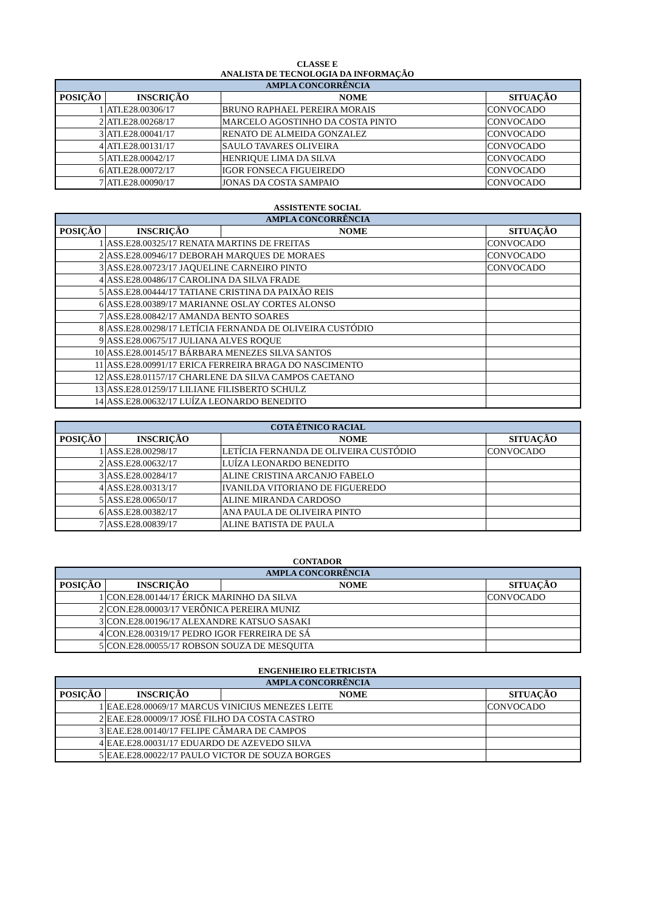CLASSE E
ANALISTA DE TECNOLOGIA DA INFORMAÇÃO
| AMPLA CONCORRÊNCIA | | | |
| --- | --- | --- | --- |
| POSIÇÃO | INSCRIÇÃO | NOME | SITUAÇÃO |
| 1 | ATI.E28.00306/17 | BRUNO RAPHAEL PEREIRA MORAIS | CONVOCADO |
| 2 | ATI.E28.00268/17 | MARCELO AGOSTINHO DA COSTA PINTO | CONVOCADO |
| 3 | ATI.E28.00041/17 | RENATO DE ALMEIDA GONZALEZ | CONVOCADO |
| 4 | ATI.E28.00131/17 | SAULO TAVARES OLIVEIRA | CONVOCADO |
| 5 | ATI.E28.00042/17 | HENRIQUE LIMA DA SILVA | CONVOCADO |
| 6 | ATI.E28.00072/17 | IGOR FONSECA FIGUEIREDO | CONVOCADO |
| 7 | ATI.E28.00090/17 | JONAS DA COSTA SAMPAIO | CONVOCADO |
ASSISTENTE SOCIAL
| AMPLA CONCORRÊNCIA | | | |
| --- | --- | --- | --- |
| POSIÇÃO | INSCRIÇÃO | NOME | SITUAÇÃO |
| 1 | ASS.E28.00325/17 RENATA MARTINS DE FREITAS | | CONVOCADO |
| 2 | ASS.E28.00946/17 DEBORAH MARQUES DE MORAES | | CONVOCADO |
| 3 | ASS.E28.00723/17 JAQUELINE CARNEIRO PINTO | | CONVOCADO |
| 4 | ASS.E28.00486/17 CAROLINA DA SILVA FRADE | | |
| 5 | ASS.E28.00444/17 TATIANE CRISTINA DA PAIXÃO REIS | | |
| 6 | ASS.E28.00389/17 MARIANNE OSLAY CORTES ALONSO | | |
| 7 | ASS.E28.00842/17 AMANDA BENTO SOARES | | |
| 8 | ASS.E28.00298/17 LETÍCIA FERNANDA DE OLIVEIRA CUSTÓDIO | | |
| 9 | ASS.E28.00675/17 JULIANA ALVES ROQUE | | |
| 10 | ASS.E28.00145/17 BÁRBARA MENEZES SILVA SANTOS | | |
| 11 | ASS.E28.00991/17 ERICA FERREIRA BRAGA DO NASCIMENTO | | |
| 12 | ASS.E28.01157/17 CHARLENE DA SILVA CAMPOS CAETANO | | |
| 13 | ASS.E28.01259/17 LILIANE FILISBERTO SCHULZ | | |
| 14 | ASS.E28.00632/17 LUÍZA LEONARDO BENEDITO | | |
| COTA ÉTNICO RACIAL | | | |
| --- | --- | --- | --- |
| POSIÇÃO | INSCRIÇÃO | NOME | SITUAÇÃO |
| 1 | ASS.E28.00298/17 | LETÍCIA FERNANDA DE OLIVEIRA CUSTÓDIO | CONVOCADO |
| 2 | ASS.E28.00632/17 | LUÍZA LEONARDO BENEDITO | |
| 3 | ASS.E28.00284/17 | ALINE CRISTINA ARCANJO FABELO | |
| 4 | ASS.E28.00313/17 | IVANILDA VITORIANO DE FIGUEREDO | |
| 5 | ASS.E28.00650/17 | ALINE MIRANDA CARDOSO | |
| 6 | ASS.E28.00382/17 | ANA PAULA DE OLIVEIRA PINTO | |
| 7 | ASS.E28.00839/17 | ALINE BATISTA DE PAULA | |
CONTADOR
| AMPLA CONCORRÊNCIA | | | |
| --- | --- | --- | --- |
| POSIÇÃO | INSCRIÇÃO | NOME | SITUAÇÃO |
| 1 | CON.E28.00144/17 ÉRICK MARINHO DA SILVA | | CONVOCADO |
| 2 | CON.E28.00003/17 VERÔNICA PEREIRA MUNIZ | | |
| 3 | CON.E28.00196/17 ALEXANDRE KATSUO SASAKI | | |
| 4 | CON.E28.00319/17 PEDRO IGOR FERREIRA DE SÁ | | |
| 5 | CON.E28.00055/17 ROBSON SOUZA DE MESQUITA | | |
ENGENHEIRO ELETRICISTA
| AMPLA CONCORRÊNCIA | | | |
| --- | --- | --- | --- |
| POSIÇÃO | INSCRIÇÃO | NOME | SITUAÇÃO |
| 1 | EAE.E28.00069/17 MARCUS VINICIUS MENEZES LEITE | | CONVOCADO |
| 2 | EAE.E28.00009/17 JOSÉ FILHO DA COSTA CASTRO | | |
| 3 | EAE.E28.00140/17 FELIPE CÂMARA DE CAMPOS | | |
| 4 | EAE.E28.00031/17 EDUARDO DE AZEVEDO SILVA | | |
| 5 | EAE.E28.00022/17 PAULO VICTOR DE SOUZA BORGES | | |